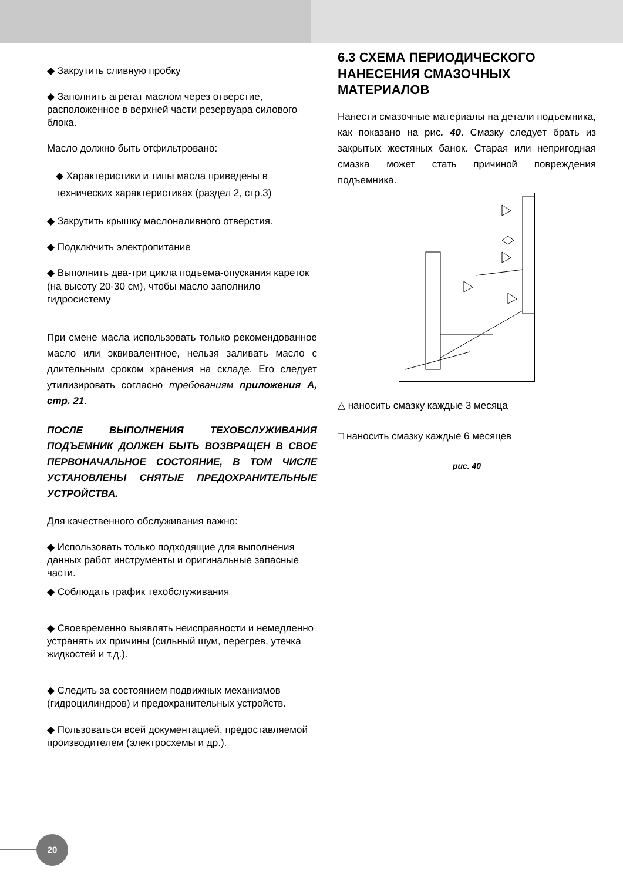◆ Закрутить сливную пробку
◆ Заполнить агрегат маслом через отверстие, расположенное в верхней части резервуара силового блока.
Масло должно быть отфильтровано:
◆ Характеристики и типы масла приведены в технических характеристиках (раздел 2, стр.3)
◆ Закрутить крышку маслоналивного отверстия.
◆ Подключить электропитание
◆ Выполнить два-три цикла подъема-опускания кареток (на высоту 20-30 см), чтобы масло заполнило гидросистему
При смене масла использовать только рекомендованное масло или эквивалентное, нельзя заливать масло с длительным сроком хранения на складе. Его следует утилизировать согласно требованиям приложения А, стр. 21.
ПОСЛЕ ВЫПОЛНЕНИЯ ТЕХОБСЛУЖИВАНИЯ ПОДЪЕМНИК ДОЛЖЕН БЫТЬ ВОЗВРАЩЕН В СВОЕ ПЕРВОНАЧАЛЬНОЕ СОСТОЯНИЕ, В ТОМ ЧИСЛЕ УСТАНОВЛЕНЫ СНЯТЫЕ ПРЕДОХРАНИТЕЛЬНЫЕ УСТРОЙСТВА.
Для качественного обслуживания важно:
◆ Использовать только подходящие для выполнения данных работ инструменты и оригинальные запасные части.
◆ Соблюдать график техобслуживания
◆ Своевременно выявлять неисправности и немедленно устранять их причины (сильный шум, перегрев, утечка жидкостей и т.д.).
◆ Следить за состоянием подвижных механизмов (гидроцилиндров) и предохранительных устройств.
◆ Пользоваться всей документацией, предоставляемой производителем (электросхемы и др.).
6.3 СХЕМА ПЕРИОДИЧЕСКОГО НАНЕСЕНИЯ СМАЗОЧНЫХ МАТЕРИАЛОВ
Нанести смазочные материалы на детали подъемника, как показано на рис. 40. Смазку следует брать из закрытых жестяных банок. Старая или непригодная смазка может стать причиной повреждения подъемника.
△ наносить смазку каждые 3 месяца
□ наносить смазку каждые 6 месяцев
рис. 40
20